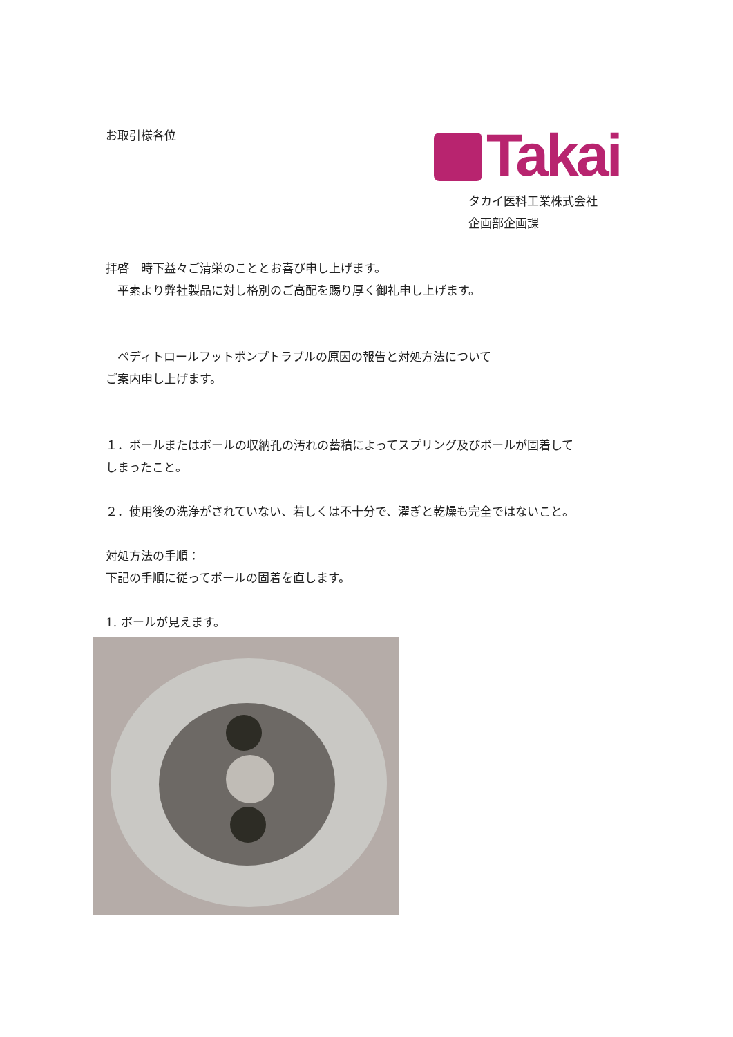お取引様各位 Takai
タカイ医科工業株式会社
企画部企画課
拝啓　時下益々ご清栄のこととお喜び申し上げます。
　平素より弊社製品に対し格別のご高配を賜り厚く御礼申し上げます。
　ペディトロールフットポンプトラブルの原因の報告と対処方法について
ご案内申し上げます。
１．ボールまたはボールの収納孔の汚れの蓄積によってスプリング及びボールが固着して
しまったこと。
２．使用後の洗浄がされていない、若しくは不十分で、濯ぎと乾燥も完全ではないこと。
対処方法の手順：
下記の手順に従ってボールの固着を直します。
1. ボールが見えます。